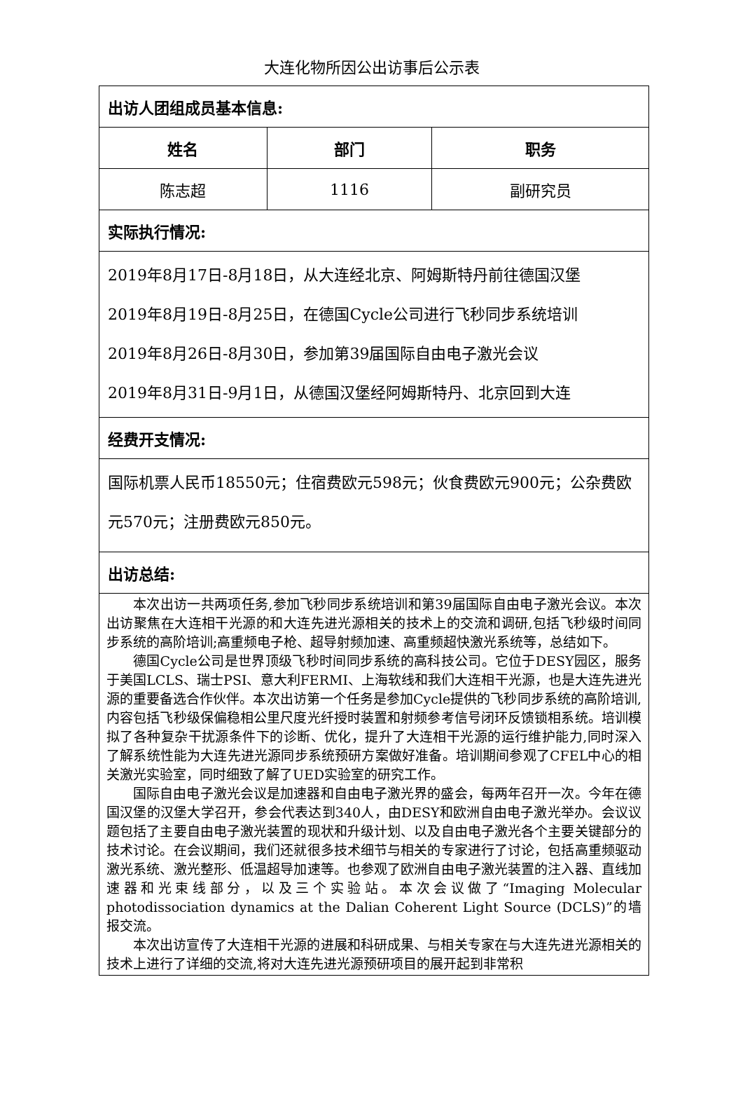大连化物所因公出访事后公示表
| 出访人团组成员基本信息: | | |
| 姓名 | 部门 | 职务 |
| 陈志超 | 1116 | 副研究员 |
| 实际执行情况: | | |
| 2019年8月17日-8月18日，从大连经北京、阿姆斯特丹前往德国汉堡 2019年8月19日-8月25日，在德国Cycle公司进行飞秒同步系统培训 2019年8月26日-8月30日，参加第39届国际自由电子激光会议 2019年8月31日-9月1日，从德国汉堡经阿姆斯特丹、北京回到大连 | | |
| 经费开支情况: | | |
| 国际机票人民币18550元；住宿费欧元598元；伙食费欧元900元；公杂费欧元570元；注册费欧元850元。 | | |
| 出访总结: | | |
| 本次出访一共两项任务,参加飞秒同步系统培训和第39届国际自由电子激光会议。本次出访聚焦在大连相干光源的和大连先进光源相关的技术上的交流和调研,包括飞秒级时间同步系统的高阶培训;高重频电子枪、超导射频加速、高重频超快激光系统等，总结如下。 德国Cycle公司是世界顶级飞秒时间同步系统的高科技公司。它位于DESY园区，服务于美国LCLS、瑞士PSI、意大利FERMI、上海软线和我们大连相干光源，也是大连先进光源的重要备选合作伙伴。本次出访第一个任务是参加Cycle提供的飞秒同步系统的高阶培训,内容包括飞秒级保偏稳相公里尺度光纤授时装置和射频参考信号闭环反馈锁相系统。培训模拟了各种复杂干扰源条件下的诊断、优化，提升了大连相干光源的运行维护能力,同时深入了解系统性能为大连先进光源同步系统预研方案做好准备。培训期间参观了CFEL中心的相关激光实验室，同时细致了解了UED实验室的研究工作。 国际自由电子激光会议是加速器和自由电子激光界的盛会，每两年召开一次。今年在德国汉堡的汉堡大学召开，参会代表达到340人，由DESY和欧洲自由电子激光举办。会议议题包括了主要自由电子激光装置的现状和升级计划、以及自由电子激光各个主要关键部分的技术讨论。在会议期间，我们还就很多技术细节与相关的专家进行了讨论，包括高重频驱动激光系统、激光整形、低温超导加速等。也参观了欧洲自由电子激光装置的注入器、直线加速器和光束线部分，以及三个实验站。本次会议做了“Imaging Molecular photodissociation dynamics at the Dalian Coherent Light Source (DCLS)”的墙报交流。 本次出访宣传了大连相干光源的进展和科研成果、与相关专家在与大连先进光源相关的技术上进行了详细的交流,将对大连先进光源预研项目的展开起到非常积 | | |